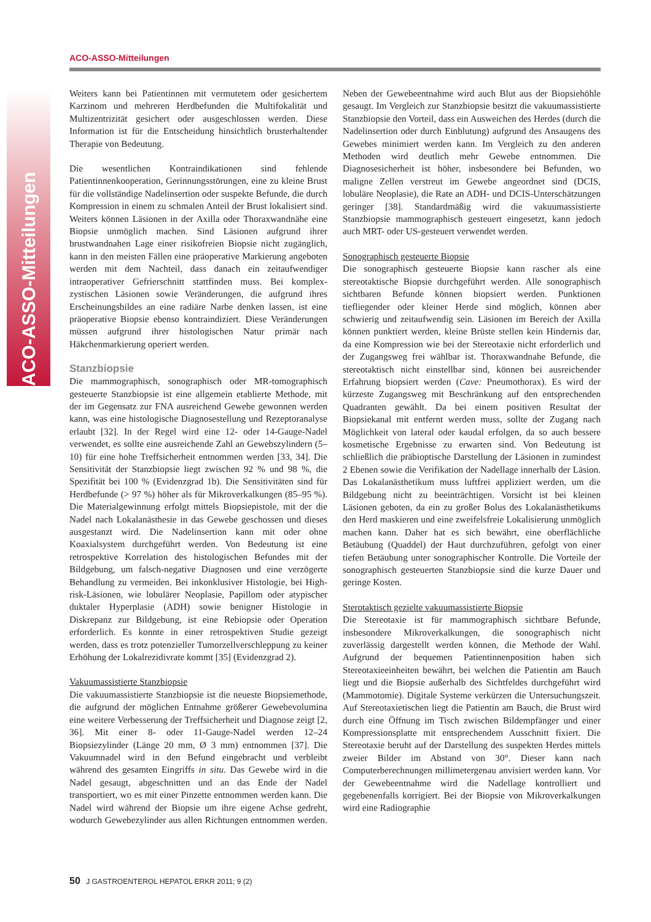ACO-ASSO-Mitteilungen
ACO-ASSO-Mitteilungen
Weiters kann bei Patientinnen mit vermutetem oder gesichertem Karzinom und mehreren Herdbefunden die Multifokalität und Multizentrizität gesichert oder ausgeschlossen werden. Diese Information ist für die Entscheidung hinsichtlich brusterhaltender Therapie von Bedeutung.
Die wesentlichen Kontraindikationen sind fehlende Patientinnenkooperation, Gerinnungsstörungen, eine zu kleine Brust für die vollständige Nadelinsertion oder suspekte Befunde, die durch Kompression in einem zu schmalen Anteil der Brust lokalisiert sind. Weiters können Läsionen in der Axilla oder Thoraxwandnähe eine Biopsie unmöglich machen. Sind Läsionen aufgrund ihrer brustwandnahen Lage einer risikofreien Biopsie nicht zugänglich, kann in den meisten Fällen eine präoperative Markierung angeboten werden mit dem Nachteil, dass danach ein zeitaufwendiger intraoperativer Gefrierschnitt stattfinden muss. Bei komplex-zystischen Läsionen sowie Veränderungen, die aufgrund ihres Erscheinungsbildes an eine radiäre Narbe denken lassen, ist eine präoperative Biopsie ebenso kontraindiziert. Diese Veränderungen müssen aufgrund ihrer histologischen Natur primär nach Häkchenmarkierung operiert werden.
Stanzbiopsie
Die mammographisch, sonographisch oder MR-tomographisch gesteuerte Stanzbiopsie ist eine allgemein etablierte Methode, mit der im Gegensatz zur FNA ausreichend Gewebe gewonnen werden kann, was eine histologische Diagnosestellung und Rezeptoranalyse erlaubt [32]. In der Regel wird eine 12- oder 14-Gauge-Nadel verwendet, es sollte eine ausreichende Zahl an Gewebszylindern (5–10) für eine hohe Treffsicherheit entnommen werden [33, 34]. Die Sensitivität der Stanzbiopsie liegt zwischen 92 % und 98 %, die Spezifität bei 100 % (Evidenzgrad 1b). Die Sensitivitäten sind für Herdbefunde (> 97 %) höher als für Mikroverkalkungen (85–95 %). Die Materialgewinnung erfolgt mittels Biopsiepistole, mit der die Nadel nach Lokalanästhesie in das Gewebe geschossen und dieses ausgestanzt wird. Die Nadelinsertion kann mit oder ohne Koaxialsystem durchgeführt werden. Von Bedeutung ist eine retrospektive Korrelation des histologischen Befundes mit der Bildgebung, um falsch-negative Diagnosen und eine verzögerte Behandlung zu vermeiden. Bei inkonklusiver Histologie, bei High-risk-Läsionen, wie lobulärer Neoplasie, Papillom oder atypischer duktaler Hyperplasie (ADH) sowie benigner Histologie in Diskrepanz zur Bildgebung, ist eine Rebiopsie oder Operation erforderlich. Es konnte in einer retrospektiven Studie gezeigt werden, dass es trotz potenzieller Tumorzellverschleppung zu keiner Erhöhung der Lokalrezidivrate kommt [35] (Evidenzgrad 2).
Vakuumassistierte Stanzbiopsie
Die vakuumassistierte Stanzbiopsie ist die neueste Biopsiemethode, die aufgrund der möglichen Entnahme größerer Gewebevolumina eine weitere Verbesserung der Treffsicherheit und Diagnose zeigt [2, 36]. Mit einer 8- oder 11-Gauge-Nadel werden 12–24 Biopsiezylinder (Länge 20 mm, Ø 3 mm) entnommen [37]. Die Vakuumnadel wird in den Befund eingebracht und verbleibt während des gesamten Eingriffs in situ. Das Gewebe wird in die Nadel gesaugt, abgeschnitten und an das Ende der Nadel transportiert, wo es mit einer Pinzette entnommen werden kann. Die Nadel wird während der Biopsie um ihre eigene Achse gedreht, wodurch Gewebezylinder aus allen Richtungen entnommen werden. Neben der Gewebeentnahme wird auch Blut aus der Biopsiehöhle gesaugt. Im Vergleich zur Stanzbiopsie besitzt die vakuumassistierte Stanzbiopsie den Vorteil, dass ein Ausweichen des Herdes (durch die Nadelinsertion oder durch Einblutung) aufgrund des Ansaugens des Gewebes minimiert werden kann. Im Vergleich zu den anderen Methoden wird deutlich mehr Gewebe entnommen. Die Diagnosesicherheit ist höher, insbesondere bei Befunden, wo maligne Zellen verstreut im Gewebe angeordnet sind (DCIS, lobuläre Neoplasie), die Rate an ADH- und DCIS-Unterschätzungen geringer [38]. Standardmäßig wird die vakuumassistierte Stanzbiopsie mammographisch gesteuert eingesetzt, kann jedoch auch MRT- oder US-gesteuert verwendet werden.
Sonographisch gesteuerte Biopsie
Die sonographisch gesteuerte Biopsie kann rascher als eine stereotaktische Biopsie durchgeführt werden. Alle sonographisch sichtbaren Befunde können biopsiert werden. Punktionen tiefliegender oder kleiner Herde sind möglich, können aber schwierig und zeitaufwendig sein. Läsionen im Bereich der Axilla können punktiert werden, kleine Brüste stellen kein Hindernis dar, da eine Kompression wie bei der Stereotaxie nicht erforderlich und der Zugangsweg frei wählbar ist. Thoraxwandnahe Befunde, die stereotaktisch nicht einstellbar sind, können bei ausreichender Erfahrung biopsiert werden (Cave: Pneumothorax). Es wird der kürzeste Zugangsweg mit Beschränkung auf den entsprechenden Quadranten gewählt. Da bei einem positiven Resultat der Biopsiekanal mit entfernt werden muss, sollte der Zugang nach Möglichkeit von lateral oder kaudal erfolgen, da so auch bessere kosmetische Ergebnisse zu erwarten sind. Von Bedeutung ist schließlich die präbioptische Darstellung der Läsionen in zumindest 2 Ebenen sowie die Verifikation der Nadellage innerhalb der Läsion. Das Lokalanästhetikum muss luftfrei appliziert werden, um die Bildgebung nicht zu beeinträchtigen. Vorsicht ist bei kleinen Läsionen geboten, da ein zu großer Bolus des Lokalanästhetikums den Herd maskieren und eine zweifelsfreie Lokalisierung unmöglich machen kann. Daher hat es sich bewährt, eine oberflächliche Betäubung (Quaddel) der Haut durchzuführen, gefolgt von einer tiefen Betäubung unter sonographischer Kontrolle. Die Vorteile der sonographisch gesteuerten Stanzbiopsie sind die kurze Dauer und geringe Kosten.
Sterotaktisch gezielte vakuumassistierte Biopsie
Die Stereotaxie ist für mammographisch sichtbare Befunde, insbesondere Mikroverkalkungen, die sonographisch nicht zuverlässig dargestellt werden können, die Methode der Wahl. Aufgrund der bequemen Patientinnenposition haben sich Stereotaxieeinheiten bewährt, bei welchen die Patientin am Bauch liegt und die Biopsie außerhalb des Sichtfeldes durchgeführt wird (Mammotomie). Digitale Systeme verkürzen die Untersuchungszeit. Auf Stereotaxietischen liegt die Patientin am Bauch, die Brust wird durch eine Öffnung im Tisch zwischen Bildempfänger und einer Kompressionsplatte mit entsprechendem Ausschnitt fixiert. Die Stereotaxie beruht auf der Darstellung des suspekten Herdes mittels zweier Bilder im Abstand von 30°. Dieser kann nach Computerberechnungen millimetergenau anvisiert werden kann. Vor der Gewebeentnahme wird die Nadellage kontrolliert und gegebenenfalls korrigiert. Bei der Biopsie von Mikroverkalkungen wird eine Radiographie
50 J GASTROENTEROL HEPATOL ERKR 2011; 9 (2)